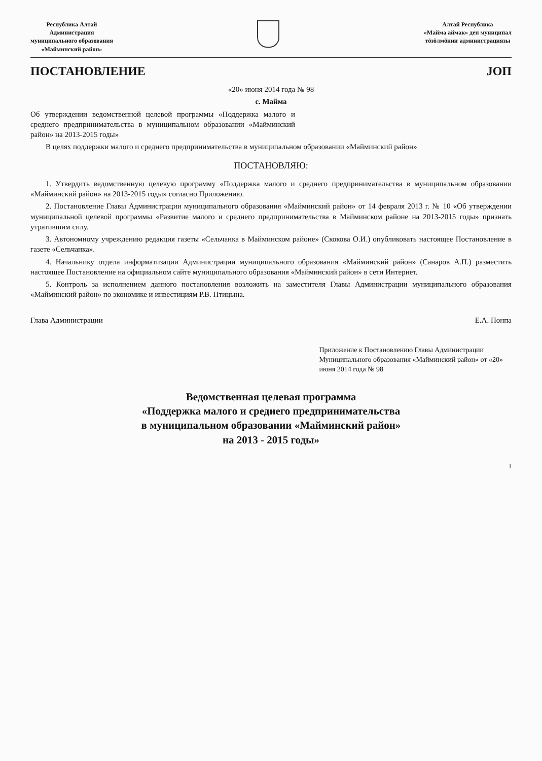Республика Алтай
Администрация
муниципального образования
«Майминский район»
Алтай Республика
«Майма аймак» деп муниципал
тöзöлмöниҥ администрациязы
ПОСТАНОВЛЕНИЕ JОП
«20» июня 2014 года № 98
с. Майма
Об утверждении ведомственной целевой программы «Поддержка малого и среднего предпринимательства в муниципальном образовании «Майминский район» на 2013-2015 годы»
В целях поддержки малого и среднего предпринимательства в муниципальном образовании «Майминский район»
ПОСТАНОВЛЯЮ:
1. Утвердить ведомственную целевую программу «Поддержка малого и среднего предпринимательства в муниципальном образовании «Майминский район» на 2013-2015 годы» согласно Приложению.
2. Постановление Главы Администрации муниципального образования «Майминский район» от 14 февраля 2013 г. № 10 «Об утверждении муниципальной целевой программы «Развитие малого и среднего предпринимательства в Майминском районе на 2013-2015 годы» признать утратившим силу.
3. Автономному учреждению редакция газеты «Сельчанка в Майминском районе» (Скокова О.И.) опубликовать настоящее Постановление в газете «Сельчанка».
4. Начальнику отдела информатизации Администрации муниципального образования «Майминский район» (Санаров А.П.) разместить настоящее Постановление на официальном сайте муниципального образования «Майминский район» в сети Интернет.
5. Контроль за исполнением данного постановления возложить на заместителя Главы Администрации муниципального образования «Майминский район» по экономике и инвестициям Р.В. Птицына.
Глава Администрации Е.А. Понпа
Приложение к Постановлению Главы Администрации Муниципального образования «Майминский район» от «20» июня 2014 года № 98
Ведомственная целевая программа
«Поддержка малого и среднего предпринимательства
в муниципальном образовании «Майминский район»
на 2013 - 2015 годы»
1